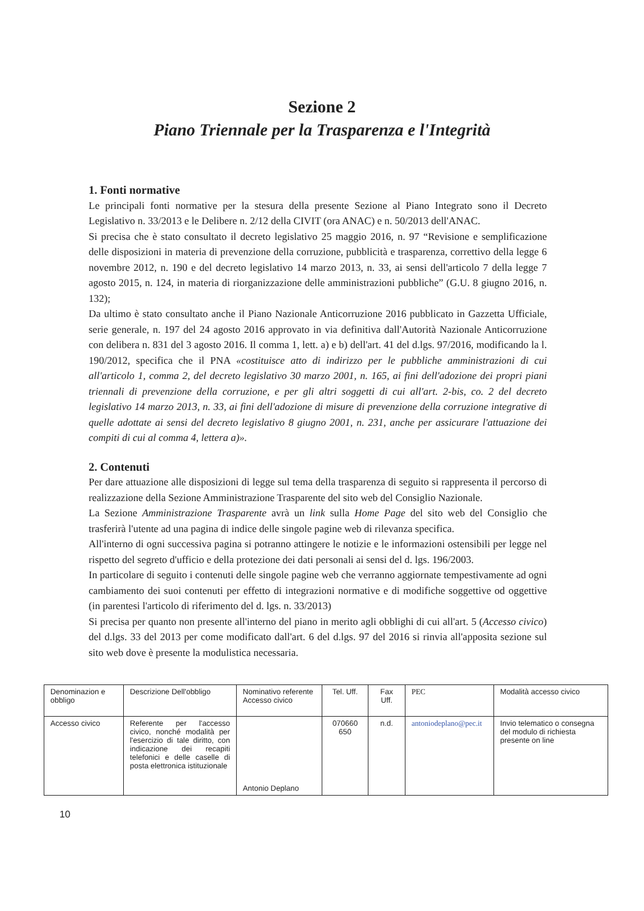Sezione 2
Piano Triennale per la Trasparenza e l'Integrità
1. Fonti normative
Le principali fonti normative per la stesura della presente Sezione al Piano Integrato sono il Decreto Legislativo n. 33/2013 e le Delibere n. 2/12 della CIVIT (ora ANAC) e n. 50/2013 dell'ANAC.
Si precisa che è stato consultato il decreto legislativo 25 maggio 2016, n. 97 “Revisione e semplificazione delle disposizioni in materia di prevenzione della corruzione, pubblicità e trasparenza, correttivo della legge 6 novembre 2012, n. 190 e del decreto legislativo 14 marzo 2013, n. 33, ai sensi dell'articolo 7 della legge 7 agosto 2015, n. 124, in materia di riorganizzazione delle amministrazioni pubbliche” (G.U. 8 giugno 2016, n. 132);
Da ultimo è stato consultato anche il Piano Nazionale Anticorruzione 2016 pubblicato in Gazzetta Ufficiale, serie generale, n. 197 del 24 agosto 2016 approvato in via definitiva dall'Autorità Nazionale Anticorruzione con delibera n. 831 del 3 agosto 2016. Il comma 1, lett. a) e b) dell'art. 41 del d.lgs. 97/2016, modificando la l. 190/2012, specifica che il PNA «costituisce atto di indirizzo per le pubbliche amministrazioni di cui all'articolo 1, comma 2, del decreto legislativo 30 marzo 2001, n. 165, ai fini dell'adozione dei propri piani triennali di prevenzione della corruzione, e per gli altri soggetti di cui all'art. 2-bis, co. 2 del decreto legislativo 14 marzo 2013, n. 33, ai fini dell'adozione di misure di prevenzione della corruzione integrative di quelle adottate ai sensi del decreto legislativo 8 giugno 2001, n. 231, anche per assicurare l'attuazione dei compiti di cui al comma 4, lettera a)».
2. Contenuti
Per dare attuazione alle disposizioni di legge sul tema della trasparenza di seguito si rappresenta il percorso di realizzazione della Sezione Amministrazione Trasparente del sito web del Consiglio Nazionale.
La Sezione Amministrazione Trasparente avrà un link sulla Home Page del sito web del Consiglio che trasferirà l'utente ad una pagina di indice delle singole pagine web di rilevanza specifica.
All'interno di ogni successiva pagina si potranno attingere le notizie e le informazioni ostensibili per legge nel rispetto del segreto d'ufficio e della protezione dei dati personali ai sensi del d. lgs. 196/2003.
In particolare di seguito i contenuti delle singole pagine web che verranno aggiornate tempestivamente ad ogni cambiamento dei suoi contenuti per effetto di integrazioni normative e di modifiche soggettive od oggettive (in parentesi l'articolo di riferimento del d. lgs. n. 33/2013)
Si precisa per quanto non presente all'interno del piano in merito agli obblighi di cui all'art. 5 (Accesso civico) del d.lgs. 33 del 2013 per come modificato dall'art. 6 del d.lgs. 97 del 2016 si rinvia all'apposita sezione sul sito web dove è presente la modulistica necessaria.
| Denominazion e obbligo | Descrizione Dell'obbligo | Nominativo referente Accesso civico | Tel. Uff. | Fax Uff. | PEC | Modalità accesso civico |
| Accesso civico | Referente per l'accesso civico, nonché modalità per l'esercizio di tale diritto, con indicazione dei recapiti telefonici e delle caselle di posta elettronica istituzionale | Antonio Deplano | 070660 650 | n.d. | antoniodeplano@pec.it | Invio telematico o consegna del modulo di richiesta presente on line |
10